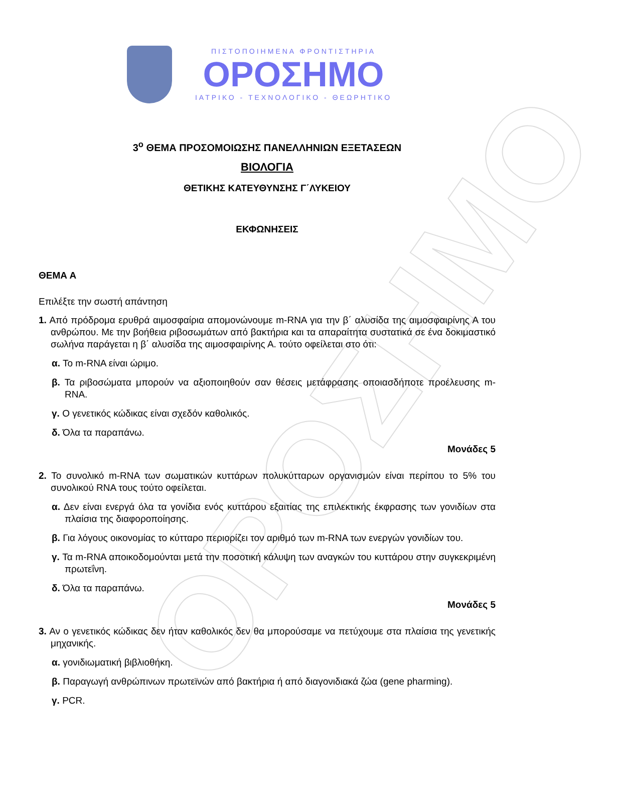ΟΡΟΣΗΜΟ
ΠΙΣΤΟΠΟΙΗΜΕΝΑ ΦΡΟΝΤΙΣΤΗΡΙΑ
ΟΡΟΣΗΜΟ
ΙΑΤΡΙΚΟ - ΤΕΧΝΟΛΟΓΙΚΟ - ΘΕΩΡΗΤΙΚΟ
3<sup>ο</sup> ΘΕΜΑ ΠΡΟΣΟΜΟΙΩΣΗΣ ΠΑΝΕΛΛΗΝΙΩΝ ΕΞΕΤΑΣΕΩΝ
ΒΙΟΛΟΓΙΑ
ΘΕΤΙΚΗΣ ΚΑΤΕΥΘΥΝΣΗΣ Γ΄ΛΥΚΕΙΟΥ
ΕΚΦΩΝΗΣΕΙΣ
ΘΕΜΑ Α
Επιλέξτε την σωστή απάντηση
1. Από πρόδρομα ερυθρά αιμοσφαίρια απομονώνουμε m-RNA για την β΄ αλυσίδα της αιμοσφαιρίνης Α του ανθρώπου. Με την βοήθεια ριβοσωμάτων από βακτήρια και τα απαραίτητα συστατικά σε ένα δοκιμαστικό σωλήνα παράγεται η β΄ αλυσίδα της αιμοσφαιρίνης Α. τούτο οφείλεται στο ότι:
α. Το m-RNA είναι ώριμο.
β. Τα ριβοσώματα μπορούν να αξιοποιηθούν σαν θέσεις μετάφρασης οποιασδήποτε προέλευσης m-RNA.
γ. Ο γενετικός κώδικας είναι σχεδόν καθολικός.
δ. Όλα τα παραπάνω.
Μονάδες 5
2. Το συνολικό m-RNA των σωματικών κυττάρων πολυκύτταρων οργανισμών είναι περίπου το 5% του συνολικού RNA τους τούτο οφείλεται.
α. Δεν είναι ενεργά όλα τα γονίδια ενός κυττάρου εξαιτίας της επιλεκτικής έκφρασης των γονιδίων στα πλαίσια της διαφοροποίησης.
β. Για λόγους οικονομίας το κύτταρο περιορίζει τον αριθμό των m-RNA των ενεργών γονιδίων του.
γ. Τα m-RNA αποικοδομούνται μετά την ποσοτική κάλυψη των αναγκών του κυττάρου στην συγκεκριμένη πρωτεΐνη.
δ. Όλα τα παραπάνω.
Μονάδες 5
3. Αν ο γενετικός κώδικας δεν ήταν καθολικός δεν θα μπορούσαμε να πετύχουμε στα πλαίσια της γενετικής μηχανικής.
α. γονιδιωματική βιβλιοθήκη.
β. Παραγωγή ανθρώπινων πρωτεϊνών από βακτήρια ή από διαγονιδιακά ζώα (gene pharming).
γ. PCR.